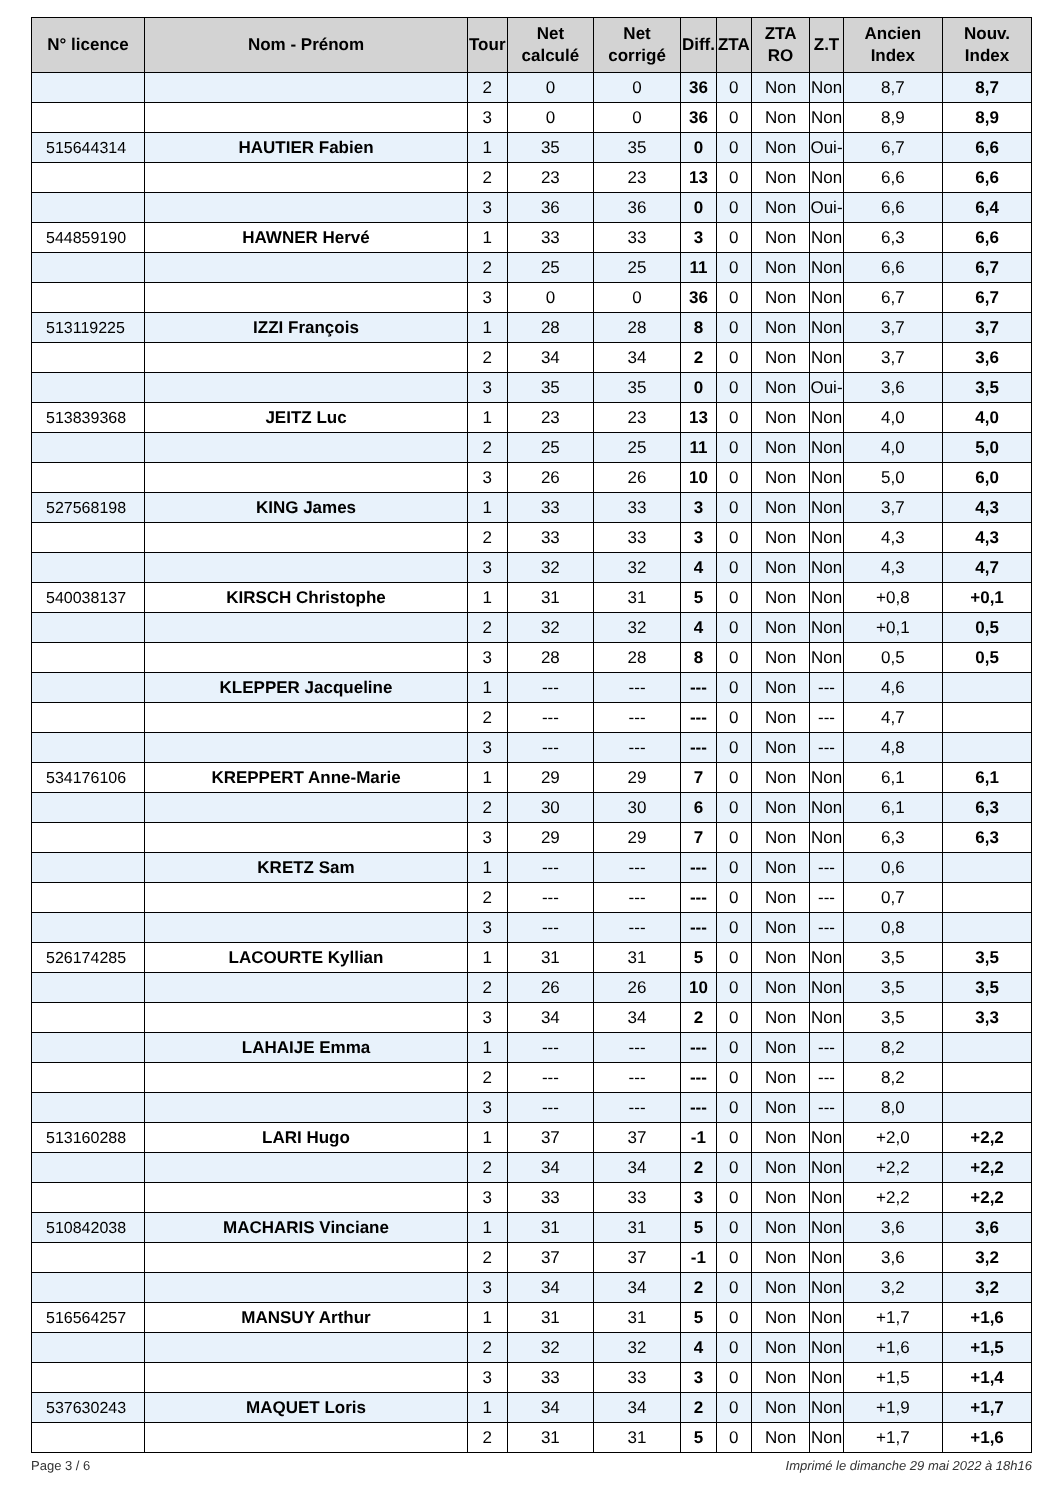| N° licence | Nom - Prénom | Tour | Net calculé | Net corrigé | Diff. | ZTA | ZTA RO | Z.T | Ancien Index | Nouv. Index |
| --- | --- | --- | --- | --- | --- | --- | --- | --- | --- | --- |
| | | 2 | 0 | 0 | 36 | 0 | Non | Non | 8,7 | 8,7 |
| | | 3 | 0 | 0 | 36 | 0 | Non | Non | 8,9 | 8,9 |
| 515644314 | HAUTIER Fabien | 1 | 35 | 35 | 0 | 0 | Non | Oui- | 6,7 | 6,6 |
| | | 2 | 23 | 23 | 13 | 0 | Non | Non | 6,6 | 6,6 |
| | | 3 | 36 | 36 | 0 | 0 | Non | Oui- | 6,6 | 6,4 |
| 544859190 | HAWNER Hervé | 1 | 33 | 33 | 3 | 0 | Non | Non | 6,3 | 6,6 |
| | | 2 | 25 | 25 | 11 | 0 | Non | Non | 6,6 | 6,7 |
| | | 3 | 0 | 0 | 36 | 0 | Non | Non | 6,7 | 6,7 |
| 513119225 | IZZI François | 1 | 28 | 28 | 8 | 0 | Non | Non | 3,7 | 3,7 |
| | | 2 | 34 | 34 | 2 | 0 | Non | Non | 3,7 | 3,6 |
| | | 3 | 35 | 35 | 0 | 0 | Non | Oui- | 3,6 | 3,5 |
| 513839368 | JEITZ Luc | 1 | 23 | 23 | 13 | 0 | Non | Non | 4,0 | 4,0 |
| | | 2 | 25 | 25 | 11 | 0 | Non | Non | 4,0 | 5,0 |
| | | 3 | 26 | 26 | 10 | 0 | Non | Non | 5,0 | 6,0 |
| 527568198 | KING James | 1 | 33 | 33 | 3 | 0 | Non | Non | 3,7 | 4,3 |
| | | 2 | 33 | 33 | 3 | 0 | Non | Non | 4,3 | 4,3 |
| | | 3 | 32 | 32 | 4 | 0 | Non | Non | 4,3 | 4,7 |
| 540038137 | KIRSCH Christophe | 1 | 31 | 31 | 5 | 0 | Non | Non | +0,8 | +0,1 |
| | | 2 | 32 | 32 | 4 | 0 | Non | Non | +0,1 | 0,5 |
| | | 3 | 28 | 28 | 8 | 0 | Non | Non | 0,5 | 0,5 |
| | KLEPPER Jacqueline | 1 | --- | --- | --- | 0 | Non | --- | 4,6 | |
| | | 2 | --- | --- | --- | 0 | Non | --- | 4,7 | |
| | | 3 | --- | --- | --- | 0 | Non | --- | 4,8 | |
| 534176106 | KREPPERT Anne-Marie | 1 | 29 | 29 | 7 | 0 | Non | Non | 6,1 | 6,1 |
| | | 2 | 30 | 30 | 6 | 0 | Non | Non | 6,1 | 6,3 |
| | | 3 | 29 | 29 | 7 | 0 | Non | Non | 6,3 | 6,3 |
| | KRETZ Sam | 1 | --- | --- | --- | 0 | Non | --- | 0,6 | |
| | | 2 | --- | --- | --- | 0 | Non | --- | 0,7 | |
| | | 3 | --- | --- | --- | 0 | Non | --- | 0,8 | |
| 526174285 | LACOURTE Kyllian | 1 | 31 | 31 | 5 | 0 | Non | Non | 3,5 | 3,5 |
| | | 2 | 26 | 26 | 10 | 0 | Non | Non | 3,5 | 3,5 |
| | | 3 | 34 | 34 | 2 | 0 | Non | Non | 3,5 | 3,3 |
| | LAHAIJE Emma | 1 | --- | --- | --- | 0 | Non | --- | 8,2 | |
| | | 2 | --- | --- | --- | 0 | Non | --- | 8,2 | |
| | | 3 | --- | --- | --- | 0 | Non | --- | 8,0 | |
| 513160288 | LARI Hugo | 1 | 37 | 37 | -1 | 0 | Non | Non | +2,0 | +2,2 |
| | | 2 | 34 | 34 | 2 | 0 | Non | Non | +2,2 | +2,2 |
| | | 3 | 33 | 33 | 3 | 0 | Non | Non | +2,2 | +2,2 |
| 510842038 | MACHARIS Vinciane | 1 | 31 | 31 | 5 | 0 | Non | Non | 3,6 | 3,6 |
| | | 2 | 37 | 37 | -1 | 0 | Non | Non | 3,6 | 3,2 |
| | | 3 | 34 | 34 | 2 | 0 | Non | Non | 3,2 | 3,2 |
| 516564257 | MANSUY Arthur | 1 | 31 | 31 | 5 | 0 | Non | Non | +1,7 | +1,6 |
| | | 2 | 32 | 32 | 4 | 0 | Non | Non | +1,6 | +1,5 |
| | | 3 | 33 | 33 | 3 | 0 | Non | Non | +1,5 | +1,4 |
| 537630243 | MAQUET Loris | 1 | 34 | 34 | 2 | 0 | Non | Non | +1,9 | +1,7 |
| | | 2 | 31 | 31 | 5 | 0 | Non | Non | +1,7 | +1,6 |
Page 3 / 6 Imprimé le dimanche 29 mai 2022 à 18h16